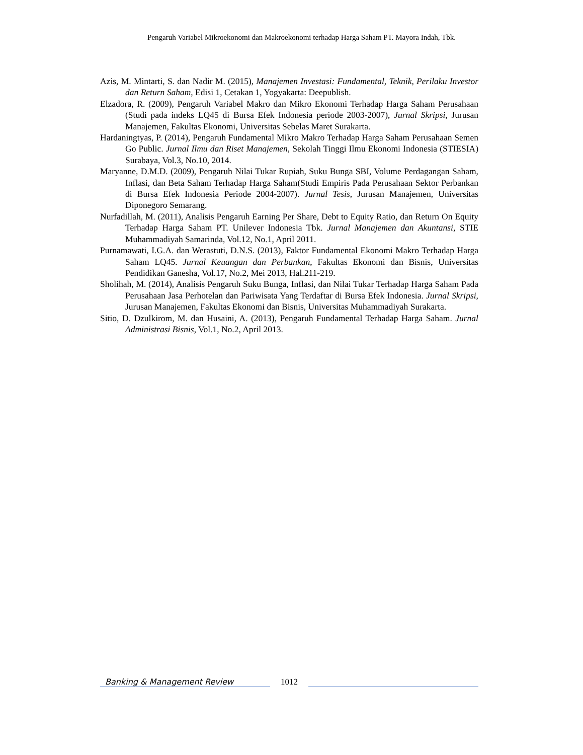Pengaruh Variabel Mikroekonomi dan Makroekonomi terhadap Harga Saham PT. Mayora Indah, Tbk.
Azis, M. Mintarti, S. dan Nadir M. (2015), Manajemen Investasi: Fundamental, Teknik, Perilaku Investor dan Return Saham, Edisi 1, Cetakan 1, Yogyakarta: Deepublish.
Elzadora, R. (2009), Pengaruh Variabel Makro dan Mikro Ekonomi Terhadap Harga Saham Perusahaan (Studi pada indeks LQ45 di Bursa Efek Indonesia periode 2003-2007), Jurnal Skripsi, Jurusan Manajemen, Fakultas Ekonomi, Universitas Sebelas Maret Surakarta.
Hardaningtyas, P. (2014), Pengaruh Fundamental Mikro Makro Terhadap Harga Saham Perusahaan Semen Go Public. Jurnal Ilmu dan Riset Manajemen, Sekolah Tinggi Ilmu Ekonomi Indonesia (STIESIA) Surabaya, Vol.3, No.10, 2014.
Maryanne, D.M.D. (2009), Pengaruh Nilai Tukar Rupiah, Suku Bunga SBI, Volume Perdagangan Saham, Inflasi, dan Beta Saham Terhadap Harga Saham(Studi Empiris Pada Perusahaan Sektor Perbankan di Bursa Efek Indonesia Periode 2004-2007). Jurnal Tesis, Jurusan Manajemen, Universitas Diponegoro Semarang.
Nurfadillah, M. (2011), Analisis Pengaruh Earning Per Share, Debt to Equity Ratio, dan Return On Equity Terhadap Harga Saham PT. Unilever Indonesia Tbk. Jurnal Manajemen dan Akuntansi, STIE Muhammadiyah Samarinda, Vol.12, No.1, April 2011.
Purnamawati, I.G.A. dan Werastuti, D.N.S. (2013), Faktor Fundamental Ekonomi Makro Terhadap Harga Saham LQ45. Jurnal Keuangan dan Perbankan, Fakultas Ekonomi dan Bisnis, Universitas Pendidikan Ganesha, Vol.17, No.2, Mei 2013, Hal.211-219.
Sholihah, M. (2014), Analisis Pengaruh Suku Bunga, Inflasi, dan Nilai Tukar Terhadap Harga Saham Pada Perusahaan Jasa Perhotelan dan Pariwisata Yang Terdaftar di Bursa Efek Indonesia. Jurnal Skripsi, Jurusan Manajemen, Fakultas Ekonomi dan Bisnis, Universitas Muhammadiyah Surakarta.
Sitio, D. Dzulkirom, M. dan Husaini, A. (2013), Pengaruh Fundamental Terhadap Harga Saham. Jurnal Administrasi Bisnis, Vol.1, No.2, April 2013.
Banking & Management Review
1012